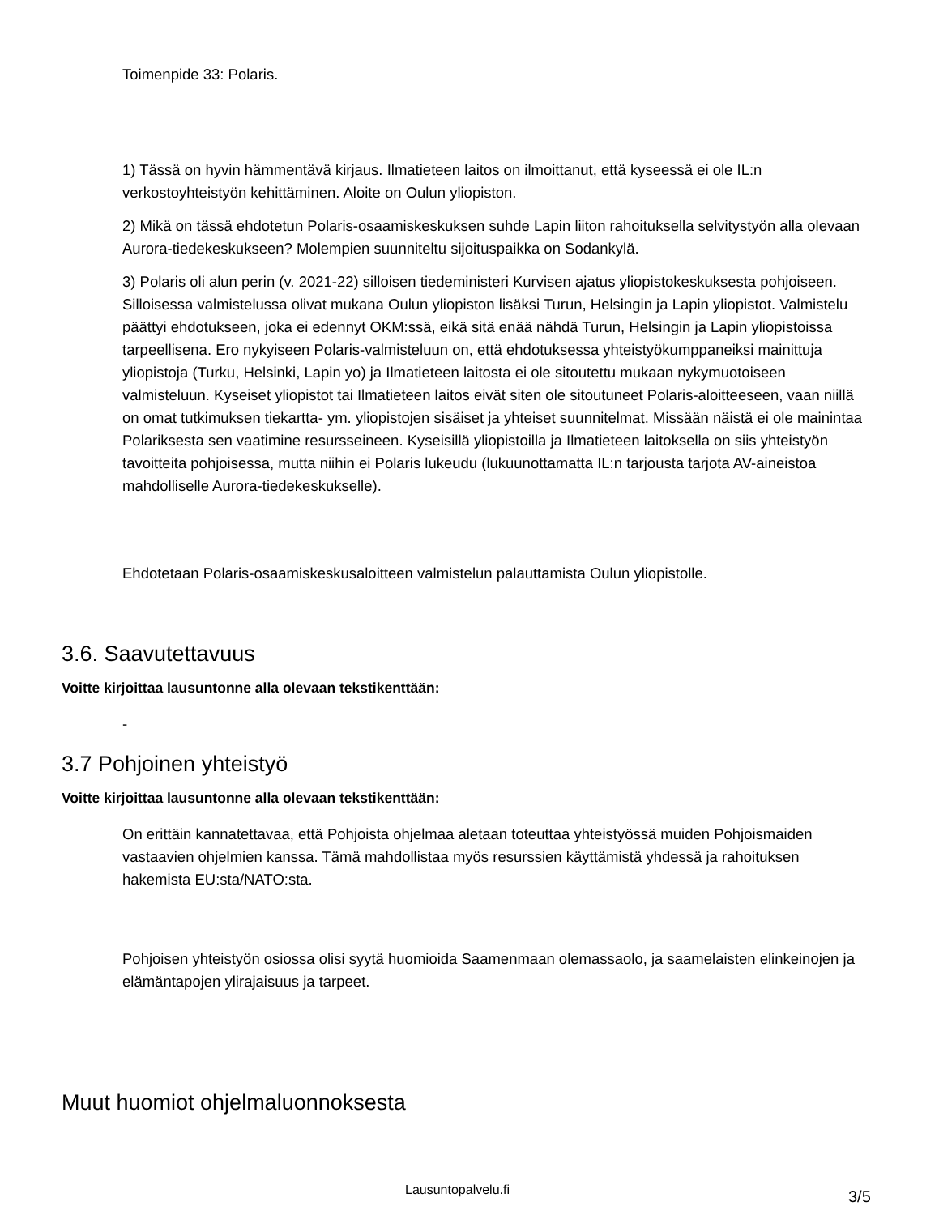Toimenpide 33: Polaris.
1) Tässä on hyvin hämmentävä kirjaus. Ilmatieteen laitos on ilmoittanut, että kyseessä ei ole IL:n verkostoyhteistyön kehittäminen. Aloite on Oulun yliopiston.
2) Mikä on tässä ehdotetun Polaris-osaamiskeskuksen suhde Lapin liiton rahoituksella selvitystyön alla olevaan Aurora-tiedekeskukseen? Molempien suunniteltu sijoituspaikka on Sodankylä.
3) Polaris oli alun perin (v. 2021-22) silloisen tiedeministeri Kurvisen ajatus yliopistokeskuksesta pohjoiseen. Silloisessa valmistelussa olivat mukana Oulun yliopiston lisäksi Turun, Helsingin ja Lapin yliopistot. Valmistelu päättyi ehdotukseen, joka ei edennyt OKM:ssä, eikä sitä enää nähdä Turun, Helsingin ja Lapin yliopistoissa tarpeellisena. Ero nykyiseen Polaris-valmisteluun on, että ehdotuksessa yhteistyökumppaneiksi mainittuja yliopistoja (Turku, Helsinki, Lapin yo) ja Ilmatieteen laitosta ei ole sitoutettu mukaan nykymuotoiseen valmisteluun. Kyseiset yliopistot tai Ilmatieteen laitos eivät siten ole sitoutuneet Polaris-aloitteeseen, vaan niillä on omat tutkimuksen tiekartta- ym. yliopistojen sisäiset ja yhteiset suunnitelmat. Missään näistä ei ole mainintaa Polariksesta sen vaatimine resursseineen. Kyseisillä yliopistoilla ja Ilmatieteen laitoksella on siis yhteistyön tavoitteita pohjoisessa, mutta niihin ei Polaris lukeudu (lukuunottamatta IL:n tarjousta tarjota AV-aineistoa mahdolliselle Aurora-tiedekeskukselle).
Ehdotetaan Polaris-osaamiskeskusaloitteen valmistelun palauttamista Oulun yliopistolle.
3.6. Saavutettavuus
Voitte kirjoittaa lausuntonne alla olevaan tekstikenttään:
-
3.7 Pohjoinen yhteistyö
Voitte kirjoittaa lausuntonne alla olevaan tekstikenttään:
On erittäin kannatettavaa, että Pohjoista ohjelmaa aletaan toteuttaa yhteistyössä muiden Pohjoismaiden vastaavien ohjelmien kanssa. Tämä mahdollistaa myös resurssien käyttämistä yhdessä ja rahoituksen hakemista EU:sta/NATO:sta.
Pohjoisen yhteistyön osiossa olisi syytä huomioida Saamenmaan olemassaolo, ja saamelaisten elinkeinojen ja elämäntapojen ylirajaisuus ja tarpeet.
Muut huomiot ohjelmaluonnoksesta
Lausuntopalvelu.fi 3/5